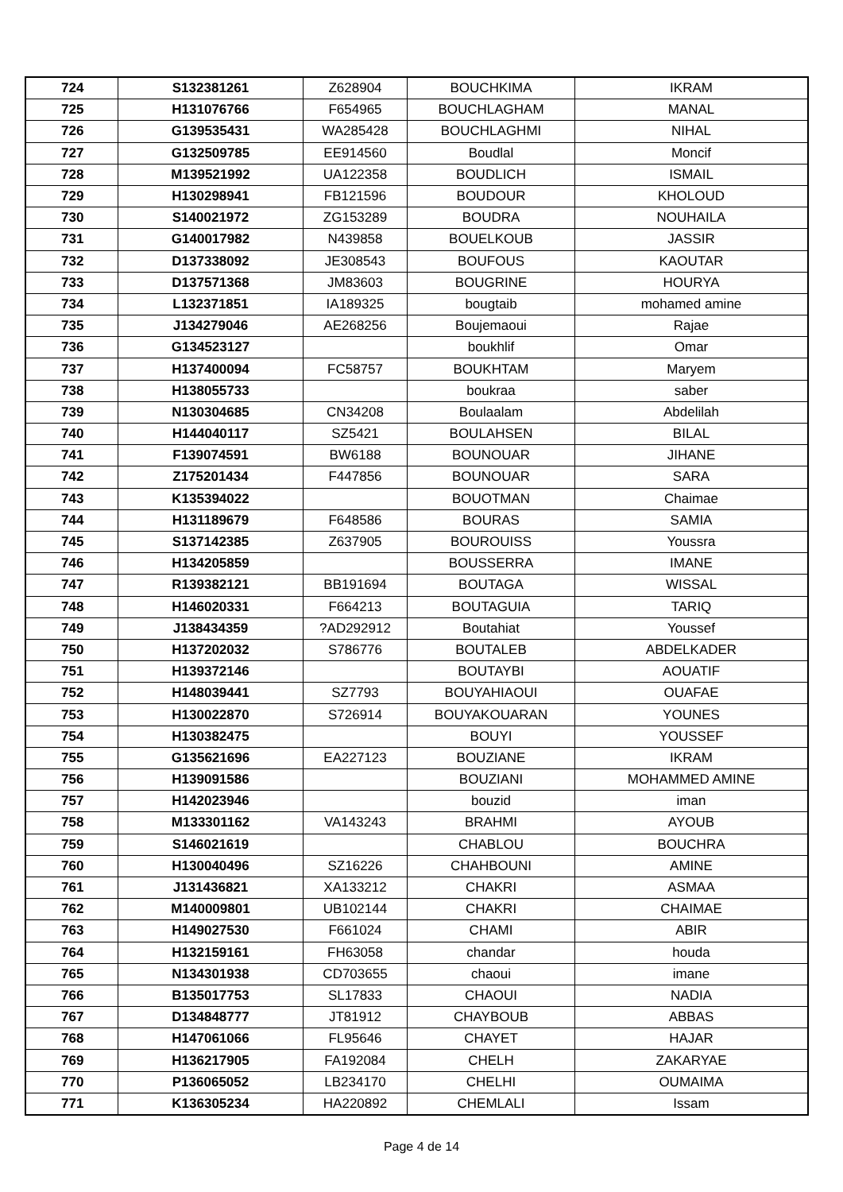| 724 | S132381261 | Z628904 | BOUCHKIMA | IKRAM |
| 725 | H131076766 | F654965 | BOUCHLAGHAM | MANAL |
| 726 | G139535431 | WA285428 | BOUCHLAGHMI | NIHAL |
| 727 | G132509785 | EE914560 | Boudlal | Moncif |
| 728 | M139521992 | UA122358 | BOUDLICH | ISMAIL |
| 729 | H130298941 | FB121596 | BOUDOUR | KHOLOUD |
| 730 | S140021972 | ZG153289 | BOUDRA | NOUHAILA |
| 731 | G140017982 | N439858 | BOUELKOUB | JASSIR |
| 732 | D137338092 | JE308543 | BOUFOUS | KAOUTAR |
| 733 | D137571368 | JM83603 | BOUGRINE | HOURYA |
| 734 | L132371851 | IA189325 | bougtaib | mohamed amine |
| 735 | J134279046 | AE268256 | Boujemaoui | Rajae |
| 736 | G134523127 | | boukhlif | Omar |
| 737 | H137400094 | FC58757 | BOUKHTAM | Maryem |
| 738 | H138055733 | | boukraa | saber |
| 739 | N130304685 | CN34208 | Boulaalam | Abdelilah |
| 740 | H144040117 | SZ5421 | BOULAHSEN | BILAL |
| 741 | F139074591 | BW6188 | BOUNOUAR | JIHANE |
| 742 | Z175201434 | F447856 | BOUNOUAR | SARA |
| 743 | K135394022 | | BOUOTMAN | Chaimae |
| 744 | H131189679 | F648586 | BOURAS | SAMIA |
| 745 | S137142385 | Z637905 | BOUROUISS | Youssra |
| 746 | H134205859 | | BOUSSERRA | IMANE |
| 747 | R139382121 | BB191694 | BOUTAGA | WISSAL |
| 748 | H146020331 | F664213 | BOUTAGUIA | TARIQ |
| 749 | J138434359 | ?AD292912 | Boutahiat | Youssef |
| 750 | H137202032 | S786776 | BOUTALEB | ABDELKADER |
| 751 | H139372146 | | BOUTAYBI | AOUATIF |
| 752 | H148039441 | SZ7793 | BOUYAHIAOUI | OUAFAE |
| 753 | H130022870 | S726914 | BOUYAKOUARAN | YOUNES |
| 754 | H130382475 | | BOUYI | YOUSSEF |
| 755 | G135621696 | EA227123 | BOUZIANE | IKRAM |
| 756 | H139091586 | | BOUZIANI | MOHAMMED AMINE |
| 757 | H142023946 | | bouzid | iman |
| 758 | M133301162 | VA143243 | BRAHMI | AYOUB |
| 759 | S146021619 | | CHABLOU | BOUCHRA |
| 760 | H130040496 | SZ16226 | CHAHBOUNI | AMINE |
| 761 | J131436821 | XA133212 | CHAKRI | ASMAA |
| 762 | M140009801 | UB102144 | CHAKRI | CHAIMAE |
| 763 | H149027530 | F661024 | CHAMI | ABIR |
| 764 | H132159161 | FH63058 | chandar | houda |
| 765 | N134301938 | CD703655 | chaoui | imane |
| 766 | B135017753 | SL17833 | CHAOUI | NADIA |
| 767 | D134848777 | JT81912 | CHAYBOUB | ABBAS |
| 768 | H147061066 | FL95646 | CHAYET | HAJAR |
| 769 | H136217905 | FA192084 | CHELH | ZAKARYAE |
| 770 | P136065052 | LB234170 | CHELHI | OUMAIMA |
| 771 | K136305234 | HA220892 | CHEMLALI | Issam |
Page 4 de 14